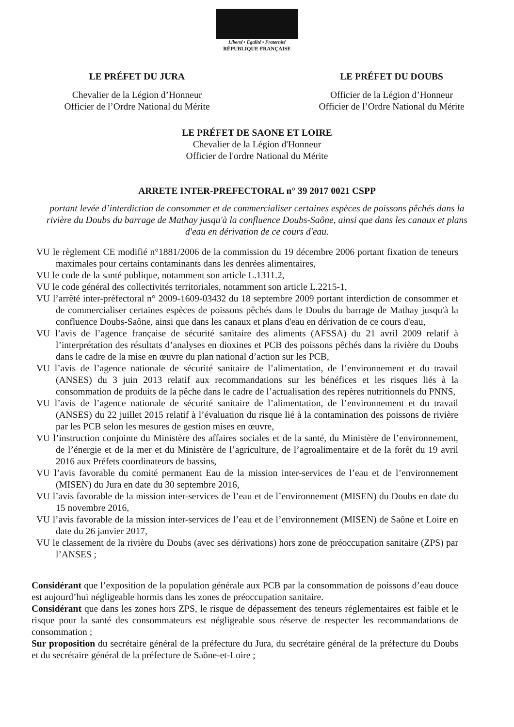Liberté • Égalité • Fraternité
RÉPUBLIQUE FRANÇAISE
LE PRÉFET DU JURA
Chevalier de la Légion d’Honneur
Officier de l’Ordre National du Mérite
LE PRÉFET DU DOUBS
Officier de la Légion d’Honneur
Officier de l’Ordre National du Mérite
LE PRÉFET DE SAONE ET LOIRE
Chevalier de la Légion d'Honneur
Officier de l'ordre National du Mérite
ARRETE INTER-PREFECTORAL n° 39 2017 0021 CSPP
portant levée d’interdiction de consommer et de commercialiser certaines espèces de poissons pêchés dans la rivière du Doubs du barrage de Mathay jusqu'à la confluence Doubs-Saône, ainsi que dans les canaux et plans d'eau en dérivation de ce cours d'eau.
VU le règlement CE modifié n°1881/2006 de la commission du 19 décembre 2006 portant fixation de teneurs maximales pour certains contaminants dans les denrées alimentaires,
VU le code de la santé publique, notamment son article L.1311.2,
VU le code général des collectivités territoriales, notamment son article L.2215-1,
VU l’arrêté inter-préfectoral n° 2009-1609-03432 du 18 septembre 2009 portant interdiction de consommer et de commercialiser certaines espèces de poissons pêchés dans le Doubs du barrage de Mathay jusqu'à la confluence Doubs-Saône, ainsi que dans les canaux et plans d'eau en dérivation de ce cours d'eau,
VU l’avis de l’agence française de sécurité sanitaire des aliments (AFSSA) du 21 avril 2009 relatif à l’interprétation des résultats d’analyses en dioxines et PCB des poissons pêchés dans la rivière du Doubs dans le cadre de la mise en œuvre du plan national d’action sur les PCB,
VU l’avis de l’agence nationale de sécurité sanitaire de l’alimentation, de l’environnement et du travail (ANSES) du 3 juin 2013 relatif aux recommandations sur les bénéfices et les risques liés à la consommation de produits de la pêche dans le cadre de l’actualisation des repères nutritionnels du PNNS,
VU l’avis de l’agence nationale de sécurité sanitaire de l’alimentation, de l’environnement et du travail (ANSES) du 22 juillet 2015 relatif à l’évaluation du risque lié à la contamination des poissons de rivière par les PCB selon les mesures de gestion mises en œuvre,
VU l’instruction conjointe du Ministère des affaires sociales et de la santé, du Ministère de l’environnement, de l’énergie et de la mer et du Ministère de l’agriculture, de l’agroalimentaire et de la forêt du 19 avril 2016 aux Préfets coordinateurs de bassins,
VU l’avis favorable du comité permanent Eau de la mission inter-services de l’eau et de l’environnement (MISEN) du Jura en date du 30 septembre 2016,
VU l’avis favorable de la mission inter-services de l’eau et de l’environnement (MISEN) du Doubs en date du 15 novembre 2016,
VU l’avis favorable de la mission inter-services de l’eau et de l’environnement (MISEN) de Saône et Loire en date du 26 janvier 2017,
VU le classement de la rivière du Doubs (avec ses dérivations) hors zone de préoccupation sanitaire (ZPS) par l’ANSES ;
Considérant que l’exposition de la population générale aux PCB par la consommation de poissons d’eau douce est aujourd’hui négligeable hormis dans les zones de préoccupation sanitaire.
Considérant que dans les zones hors ZPS, le risque de dépassement des teneurs réglementaires est faible et le risque pour la santé des consommateurs est négligeable sous réserve de respecter les recommandations de consommation ;
Sur proposition du secrétaire général de la préfecture du Jura, du secrétaire général de la préfecture du Doubs et du secrétaire général de la préfecture de Saône-et-Loire ;